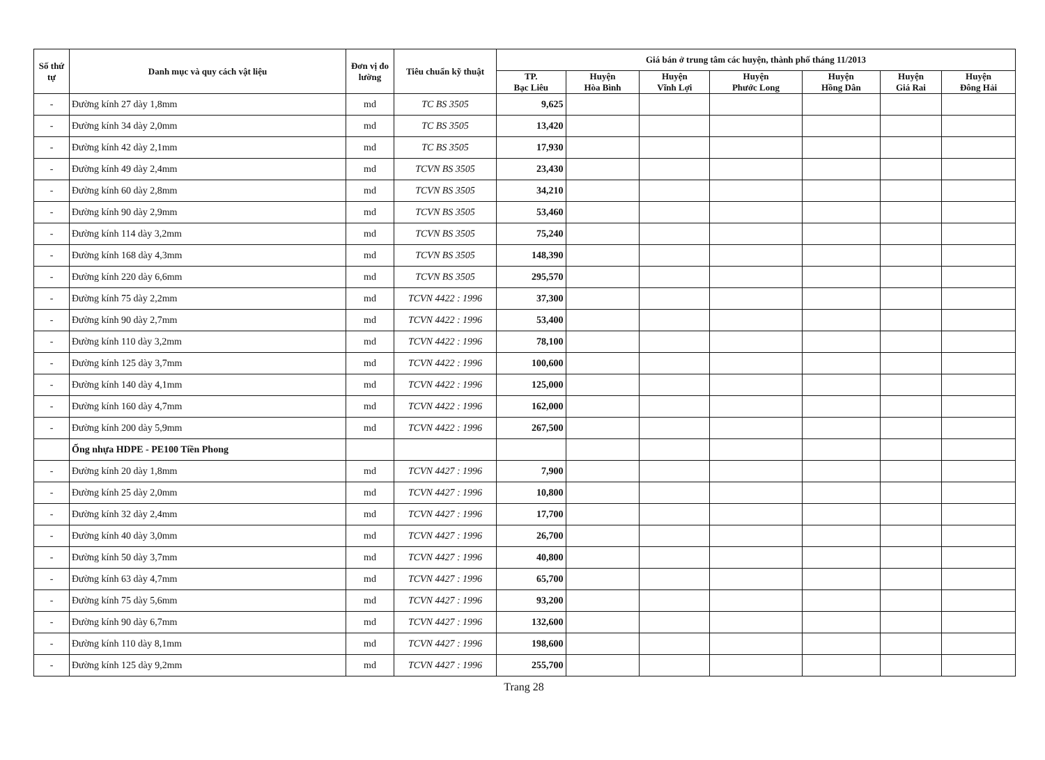| Số thứ tự | Danh mục và quy cách vật liệu | Đơn vị đo lường | Tiêu chuẩn kỹ thuật | Giá bán ở trung tâm các huyện, thành phố tháng 11/2013 | | | | | | |
| --- | --- | --- | --- | --- | --- | --- | --- | --- | --- | --- |
| | | | | TP. Bạc Liêu | Huyện Hòa Bình | Huyện Vĩnh Lợi | Huyện Phước Long | Huyện Hồng Dân | Huyện Giá Rai | Huyện Đông Hải |
| - | Đường kính 27 dày 1,8mm | md | TC BS 3505 | 9,625 | | | | | | |
| - | Đường kính 34 dày 2,0mm | md | TC BS 3505 | 13,420 | | | | | | |
| - | Đường kính 42 dày 2,1mm | md | TC BS 3505 | 17,930 | | | | | | |
| - | Đường kính 49 dày 2,4mm | md | TCVN BS 3505 | 23,430 | | | | | | |
| - | Đường kính 60 dày 2,8mm | md | TCVN BS 3505 | 34,210 | | | | | | |
| - | Đường kính 90 dày 2,9mm | md | TCVN BS 3505 | 53,460 | | | | | | |
| - | Đường kính 114 dày 3,2mm | md | TCVN BS 3505 | 75,240 | | | | | | |
| - | Đường kính 168 dày 4,3mm | md | TCVN BS 3505 | 148,390 | | | | | | |
| - | Đường kính 220 dày 6,6mm | md | TCVN BS 3505 | 295,570 | | | | | | |
| - | Đường kính 75 dày 2,2mm | md | TCVN 4422 : 1996 | 37,300 | | | | | | |
| - | Đường kính 90 dày 2,7mm | md | TCVN 4422 : 1996 | 53,400 | | | | | | |
| - | Đường kính 110 dày 3,2mm | md | TCVN 4422 : 1996 | 78,100 | | | | | | |
| - | Đường kính 125 dày 3,7mm | md | TCVN 4422 : 1996 | 100,600 | | | | | | |
| - | Đường kính 140 dày 4,1mm | md | TCVN 4422 : 1996 | 125,000 | | | | | | |
| - | Đường kính 160 dày 4,7mm | md | TCVN 4422 : 1996 | 162,000 | | | | | | |
| - | Đường kính 200 dày 5,9mm | md | TCVN 4422 : 1996 | 267,500 | | | | | | |
| | Ống nhựa HDPE - PE100 Tiền Phong | | | | | | | | | |
| - | Đường kính 20 dày 1,8mm | md | TCVN 4427 : 1996 | 7,900 | | | | | | |
| - | Đường kính 25 dày 2,0mm | md | TCVN 4427 : 1996 | 10,800 | | | | | | |
| - | Đường kính 32 dày 2,4mm | md | TCVN 4427 : 1996 | 17,700 | | | | | | |
| - | Đường kính 40 dày 3,0mm | md | TCVN 4427 : 1996 | 26,700 | | | | | | |
| - | Đường kính 50 dày 3,7mm | md | TCVN 4427 : 1996 | 40,800 | | | | | | |
| - | Đường kính 63 dày 4,7mm | md | TCVN 4427 : 1996 | 65,700 | | | | | | |
| - | Đường kính 75 dày 5,6mm | md | TCVN 4427 : 1996 | 93,200 | | | | | | |
| - | Đường kính 90 dày 6,7mm | md | TCVN 4427 : 1996 | 132,600 | | | | | | |
| - | Đường kính 110 dày 8,1mm | md | TCVN 4427 : 1996 | 198,600 | | | | | | |
| - | Đường kính 125 dày 9,2mm | md | TCVN 4427 : 1996 | 255,700 | | | | | | |
Trang 28